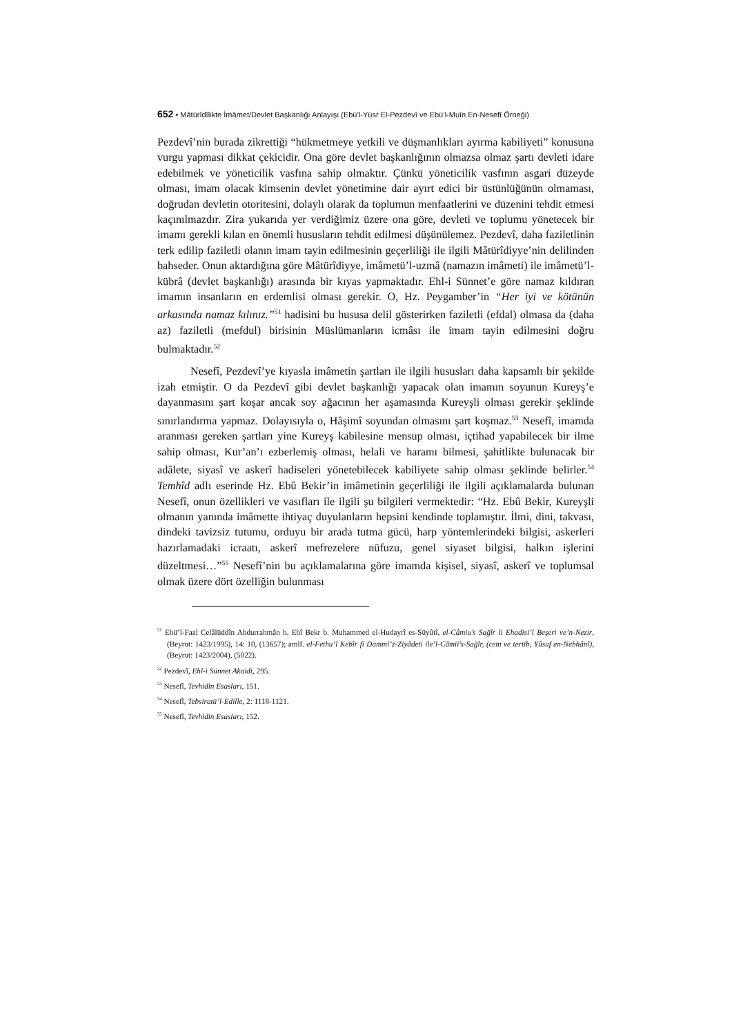652 • Mâtürîdîlikte İmâmet/Devlet Başkanlığı Anlayışı (Ebü’l-Yüsr El-Pezdevî ve Ebü’l-Muîn En-Nesefî Örneği)
Pezdevî’nin burada zikrettiği “hükmetmeye yetkili ve düşmanlıkları ayırma kabiliyeti” konusuna vurgu yapması dikkat çekicidir. Ona göre devlet başkanlığının olmazsa olmaz şartı devleti idare edebilmek ve yöneticilik vasfına sahip olmaktır. Çünkü yöneticilik vasfının asgari düzeyde olması, imam olacak kimsenin devlet yönetimine dair ayırt edici bir üstünlüğünün olmaması, doğrudan devletin otoritesini, dolaylı olarak da toplumun menfaatlerini ve düzenini tehdit etmesi kaçınılmazdır. Zira yukarıda yer verdiğimiz üzere ona göre, devleti ve toplumu yönetecek bir imamı gerekli kılan en önemli hususların tehdit edilmesi düşünülemez. Pezdevî, daha faziletlinin terk edilip faziletli olanın imam tayin edilmesinin geçerliliği ile ilgili Mâtürîdiyye’nin delilinden bahseder. Onun aktardığına göre Mâtürîdiyye, imâmetü’l-uzmâ (namazın imâmeti) ile imâmetü’l-kübrâ (devlet başkanlığı) arasında bir kıyas yapmaktadır. Ehl-i Sünnet’e göre namaz kıldıran imamın insanların en erdemlisi olması gerekir. O, Hz. Peygamber’in “Her iyi ve kötünün arkasında namaz kılınız.”<sup>51</sup> hadisini bu hususa delil gösterirken faziletli (efdal) olmasa da (daha az) faziletli (mefdul) birisinin Müslümanların icmâsı ile imam tayin edilmesini doğru bulmaktadır.<sup>52</sup>
Nesefî, Pezdevî’ye kıyasla imâmetin şartları ile ilgili hususları daha kapsamlı bir şekilde izah etmiştir. O da Pezdevî gibi devlet başkanlığı yapacak olan imamın soyunun Kureyş’e dayanmasını şart koşar ancak soy ağacının her aşamasında Kureyşli olması gerekir şeklinde sınırlandırma yapmaz. Dolayısıyla o, Hâşimî soyundan olmasını şart koşmaz.<sup>53</sup> Nesefî, imamda aranması gereken şartları yine Kureyş kabilesine mensup olması, içtihad yapabilecek bir ilme sahip olması, Kur’an’ı ezberlemiş olması, helali ve haramı bilmesi, şahitlikte bulunacak bir adâlete, siyasî ve askerî hadiseleri yönetebilecek kabiliyete sahip olması şeklinde belirler.<sup>54</sup> Temhîd adlı eserinde Hz. Ebû Bekir’in imâmetinin geçerliliği ile ilgili açıklamalarda bulunan Nesefî, onun özellikleri ve vasıfları ile ilgili şu bilgileri vermektedir: “Hz. Ebû Bekir, Kureyşli olmanın yanında imâmette ihtiyaç duyulanların hepsini kendinde toplamıştır. İlmi, dini, takvası, dindeki tavizsiz tutumu, orduyu bir arada tutma gücü, harp yöntemlerindeki bilgisi, askerleri hazırlamadaki icraatı, askerî mefrezelere nüfuzu, genel siyaset bilgisi, halkın işlerini düzeltmesi…”<sup>55</sup> Nesefî’nin bu açıklamalarına göre imamda kişisel, siyasî, askerî ve toplumsal olmak üzere dört özelliğin bulunması
<sup>51</sup> Ebü’l-Fazl Celâlüddîn Abdurrahmân b. Ebî Bekr b. Muhammed el-Hudayrî es-Süyûtî, el-Câmiu’s Sağîr li Ehadisi’l Beşeri ve’n-Nezir, (Beyrut: 1423/1995), 14: 10, (13657); amlf. el-Fethu’l Kebîr fi Dammi’z-Ziyâdeti ile’l-Câmii’s-Sağîr, (cem ve tertib, Yûsuf en-Nebhânî), (Beyrut: 1423/2004), (5022).
<sup>52</sup> Pezdevî, Ehl-i Sünnet Akaidi, 295.
<sup>53</sup> Nesefî, Tevhidin Esasları, 151.
<sup>54</sup> Nesefî, Tebsiratü’l-Edille, 2: 1118-1121.
<sup>55</sup> Nesefî, Tevhidin Esasları, 152.